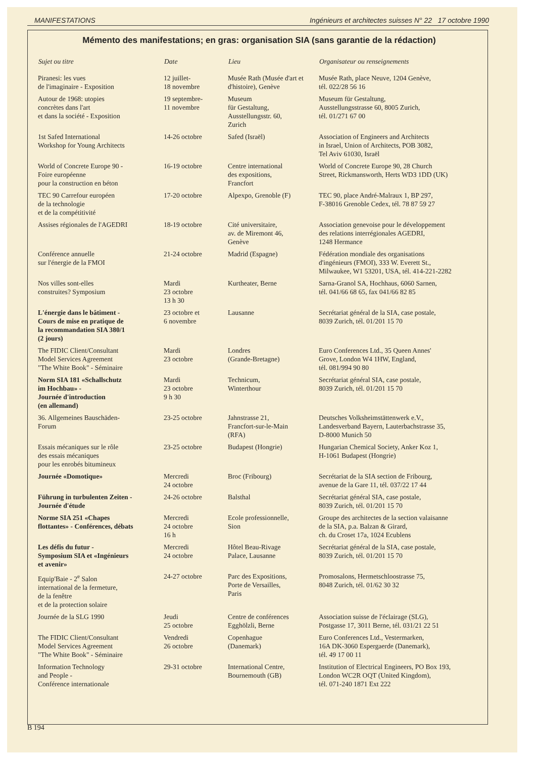MANIFESTATIONS Ingénieurs et architectes suisses N° 22 17 octobre 1990
Mémento des manifestations; en gras: organisation SIA (sans garantie de la rédaction)
| Sujet ou titre | Date | Lieu | Organisateur ou renseignements |
| --- | --- | --- | --- |
| Piranesi: les vues de l'imaginaire - Exposition | 12 juillet- 18 novembre | Musée Rath (Musée d'art et d'histoire), Genève | Musée Rath, place Neuve, 1204 Genève, tél. 022/28 56 16 |
| Autour de 1968: utopies concrètes dans l'art et dans la société - Exposition | 19 septembre- 11 novembre | Museum für Gestaltung, Ausstellungsstr. 60, Zurich | Museum für Gestaltung, Ausstellungsstrasse 60, 8005 Zurich, tél. 01/271 67 00 |
| 1st Safed International Workshop for Young Architects | 14-26 octobre | Safed (Israël) | Association of Engineers and Architects in Israel, Union of Architects, POB 3082, Tel Aviv 61030, Israël |
| World of Concrete Europe 90 - Foire européenne pour la construction en béton | 16-19 octobre | Centre international des expositions, Francfort | World of Concrete Europe 90, 28 Church Street, Rickmansworth, Herts WD3 1DD (UK) |
| TEC 90 Carrefour européen de la technologie et de la compétitivité | 17-20 octobre | Alpexpo, Grenoble (F) | TEC 90, place André-Malraux 1, BP 297, F-38016 Grenoble Cedex, tél. 78 87 59 27 |
| Assises régionales de l'AGEDRI | 18-19 octobre | Cité universitaire, av. de Miremont 46, Genève | Association genevoise pour le développement des relations interrégionales AGEDRI, 1248 Hermance |
| Conférence annuelle sur l'énergie de la FMOI | 21-24 octobre | Madrid (Espagne) | Fédération mondiale des organisations d'ingénieurs (FMOI), 333 W. Everett St., Milwaukee, W1 53201, USA, tél. 414-221-2282 |
| Nos villes sont-elles construites? Symposium | Mardi 23 octobre 13 h 30 | Kurtheater, Berne | Sarna-Granol SA, Hochhaus, 6060 Sarnen, tél. 041/66 68 65, fax 041/66 82 85 |
| L'énergie dans le bâtiment - Cours de mise en pratique de la recommandation SIA 380/1 (2 jours) | 23 octobre et 6 novembre | Lausanne | Secrétariat général de la SIA, case postale, 8039 Zurich, tél. 01/201 15 70 |
| The FIDIC Client/Consultant Model Services Agreement "The White Book" - Séminaire | Mardi 23 octobre | Londres (Grande-Bretagne) | Euro Conferences Ltd., 35 Queen Annes' Grove, London W4 1HW, England, tél. 081/994 90 80 |
| Norm SIA 181 «Schallschutz im Hochbau» - Journée d'introduction (en allemand) | Mardi 23 octobre 9 h 30 | Technicum, Winterthour | Secrétariat général SIA, case postale, 8039 Zurich, tél. 01/201 15 70 |
| 36. Allgemeines Bauschäden- Forum | 23-25 octobre | Jahnstrasse 21, Francfort-sur-le-Main (RFA) | Deutsches Volksheimstättenwerk e.V., Landesverband Bayern, Lauterbachstrasse 35, D-8000 Munich 50 |
| Essais mécaniques sur le rôle des essais mécaniques pour les enrobés bitumineux | 23-25 octobre | Budapest (Hongrie) | Hungarian Chemical Society, Anker Koz 1, H-1061 Budapest (Hongrie) |
| Journée «Domotique» | Mercredi 24 octobre | Broc (Fribourg) | Secrétariat de la SIA section de Fribourg, avenue de la Gare 11, tél. 037/22 17 44 |
| Führung in turbulenten Zeiten - Journée d'étude | 24-26 octobre | Balsthal | Secrétariat général SIA, case postale, 8039 Zurich, tél. 01/201 15 70 |
| Norme SIA 251 «Chapes flottantes» - Conférences, débats | Mercredi 24 octobre 16 h | Ecole professionnelle, Sion | Groupe des architectes de la section valaisanne de la SIA, p.a. Balzan & Girard, ch. du Croset 17a, 1024 Ecublens |
| Les défis du futur - Symposium SIA et «Ingénieurs et avenir» | Mercredi 24 octobre | Hôtel Beau-Rivage Palace, Lausanne | Secrétariat général de la SIA, case postale, 8039 Zurich, tél. 01/201 15 70 |
| Equip'Baie - 2<sup>e</sup> Salon international de la fermeture, de la fenêtre et de la protection solaire | 24-27 octobre | Parc des Expositions, Porte de Versailles, Paris | Promosalons, Hermetschloostrasse 75, 8048 Zurich, tél. 01/62 30 32 |
| Journée de la SLG 1990 | Jeudi 25 octobre | Centre de conférences Egghölzli, Berne | Association suisse de l'éclairage (SLG), Postgasse 17, 3011 Berne, tél. 031/21 22 51 |
| The FIDIC Client/Consultant Model Services Agreement "The White Book" - Séminaire | Vendredi 26 octobre | Copenhague (Danemark) | Euro Conferences Ltd., Vestermarken, 16A DK-3060 Espergaerde (Danemark), tél. 49 17 00 11 |
| Information Technology and People - Conférence internationale | 29-31 octobre | International Centre, Bournemouth (GB) | Institution of Electrical Engineers, PO Box 193, London WC2R OQT (United Kingdom), tél. 071-240 1871 Ext 222 |
B 194